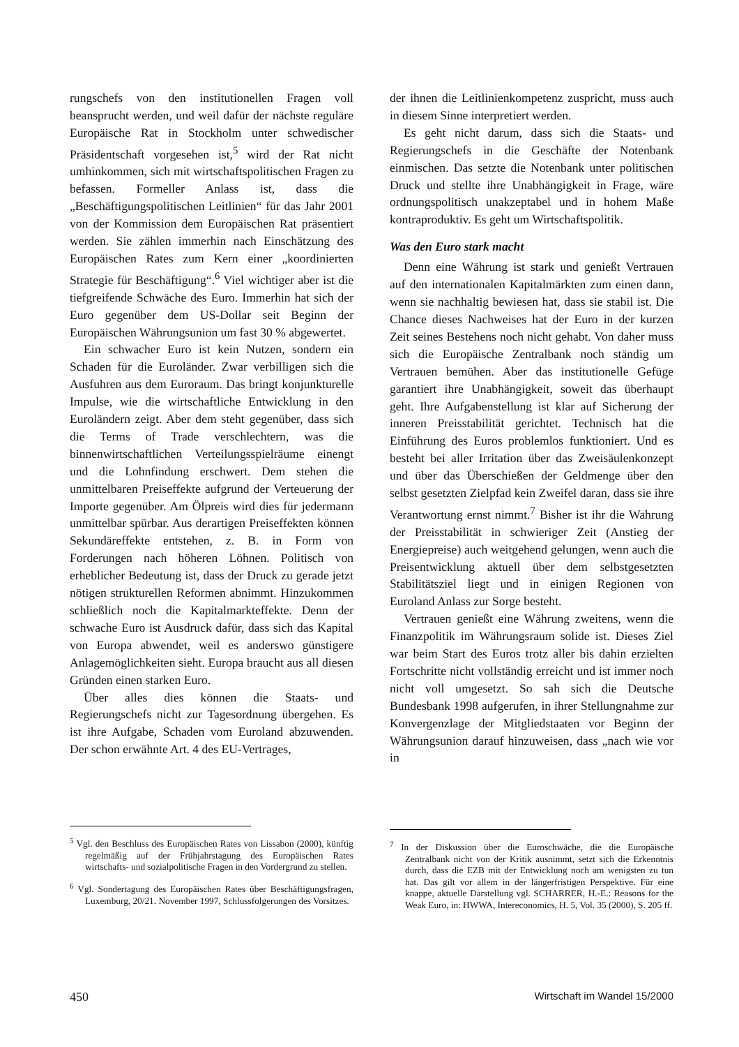rungschefs von den institutionellen Fragen voll beansprucht werden, und weil dafür der nächste reguläre Europäische Rat in Stockholm unter schwedischer Präsidentschaft vorgesehen ist,<sup>5</sup> wird der Rat nicht umhinkommen, sich mit wirtschaftspolitischen Fragen zu befassen. Formeller Anlass ist, dass die „Beschäftigungspolitischen Leitlinien“ für das Jahr 2001 von der Kommission dem Europäischen Rat präsentiert werden. Sie zählen immerhin nach Einschätzung des Europäischen Rates zum Kern einer „koordinierten Strategie für Beschäftigung“.<sup>6</sup> Viel wichtiger aber ist die tiefgreifende Schwäche des Euro. Immerhin hat sich der Euro gegenüber dem US-Dollar seit Beginn der Europäischen Währungsunion um fast 30 % abgewertet.
Ein schwacher Euro ist kein Nutzen, sondern ein Schaden für die Euroländer. Zwar verbilligen sich die Ausfuhren aus dem Euroraum. Das bringt konjunkturelle Impulse, wie die wirtschaftliche Entwicklung in den Euroländern zeigt. Aber dem steht gegenüber, dass sich die Terms of Trade verschlechtern, was die binnenwirtschaftlichen Verteilungsspielräume einengt und die Lohnfindung erschwert. Dem stehen die unmittelbaren Preiseffekte aufgrund der Verteuerung der Importe gegenüber. Am Ölpreis wird dies für jedermann unmittelbar spürbar. Aus derartigen Preiseffekten können Sekundäreffekte entstehen, z. B. in Form von Forderungen nach höheren Löhnen. Politisch von erheblicher Bedeutung ist, dass der Druck zu gerade jetzt nötigen strukturellen Reformen abnimmt. Hinzukommen schließlich noch die Kapitalmarkteffekte. Denn der schwache Euro ist Ausdruck dafür, dass sich das Kapital von Europa abwendet, weil es anderswo günstigere Anlagemöglichkeiten sieht. Europa braucht aus all diesen Gründen einen starken Euro.
Über alles dies können die Staats- und Regierungschefs nicht zur Tagesordnung übergehen. Es ist ihre Aufgabe, Schaden vom Euroland abzuwenden. Der schon erwähnte Art. 4 des EU-Vertrages,
<sup>5</sup> Vgl. den Beschluss des Europäischen Rates von Lissabon (2000), künftig regelmäßig auf der Frühjahrstagung des Europäischen Rates wirtschafts- und sozialpolitische Fragen in den Vordergrund zu stellen.
<sup>6</sup> Vgl. Sondertagung des Europäischen Rates über Beschäftigungsfragen, Luxemburg, 20/21. November 1997, Schlussfolgerungen des Vorsitzes.
der ihnen die Leitlinienkompetenz zuspricht, muss auch in diesem Sinne interpretiert werden.
Es geht nicht darum, dass sich die Staats- und Regierungschefs in die Geschäfte der Notenbank einmischen. Das setzte die Notenbank unter politischen Druck und stellte ihre Unabhängigkeit in Frage, wäre ordnungspolitisch unakzeptabel und in hohem Maße kontraproduktiv. Es geht um Wirtschaftspolitik.
Was den Euro stark macht
Denn eine Währung ist stark und genießt Vertrauen auf den internationalen Kapitalmärkten zum einen dann, wenn sie nachhaltig bewiesen hat, dass sie stabil ist. Die Chance dieses Nachweises hat der Euro in der kurzen Zeit seines Bestehens noch nicht gehabt. Von daher muss sich die Europäische Zentralbank noch ständig um Vertrauen bemühen. Aber das institutionelle Gefüge garantiert ihre Unabhängigkeit, soweit das überhaupt geht. Ihre Aufgabenstellung ist klar auf Sicherung der inneren Preisstabilität gerichtet. Technisch hat die Einführung des Euros problemlos funktioniert. Und es besteht bei aller Irritation über das Zweisäulenkonzept und über das Überschießen der Geldmenge über den selbst gesetzten Zielpfad kein Zweifel daran, dass sie ihre Verantwortung ernst nimmt.<sup>7</sup> Bisher ist ihr die Wahrung der Preisstabilität in schwieriger Zeit (Anstieg der Energiepreise) auch weitgehend gelungen, wenn auch die Preisentwicklung aktuell über dem selbstgesetzten Stabilitätsziel liegt und in einigen Regionen von Euroland Anlass zur Sorge besteht.
Vertrauen genießt eine Währung zweitens, wenn die Finanzpolitik im Währungsraum solide ist. Dieses Ziel war beim Start des Euros trotz aller bis dahin erzielten Fortschritte nicht vollständig erreicht und ist immer noch nicht voll umgesetzt. So sah sich die Deutsche Bundesbank 1998 aufgerufen, in ihrer Stellungnahme zur Konvergenzlage der Mitgliedstaaten vor Beginn der Währungsunion darauf hinzuweisen, dass „nach wie vor in
<sup>7</sup> In der Diskussion über die Euroschwäche, die die Europäische Zentralbank nicht von der Kritik ausnimmt, setzt sich die Erkenntnis durch, dass die EZB mit der Entwicklung noch am wenigsten zu tun hat. Das gilt vor allem in der längerfristigen Perspektive. Für eine knappe, aktuelle Darstellung vgl. SCHARRER, H.-E.: Reasons for the Weak Euro, in: HWWA, Intereconomics, H. 5, Vol. 35 (2000), S. 205 ff.
450 Wirtschaft im Wandel 15/2000